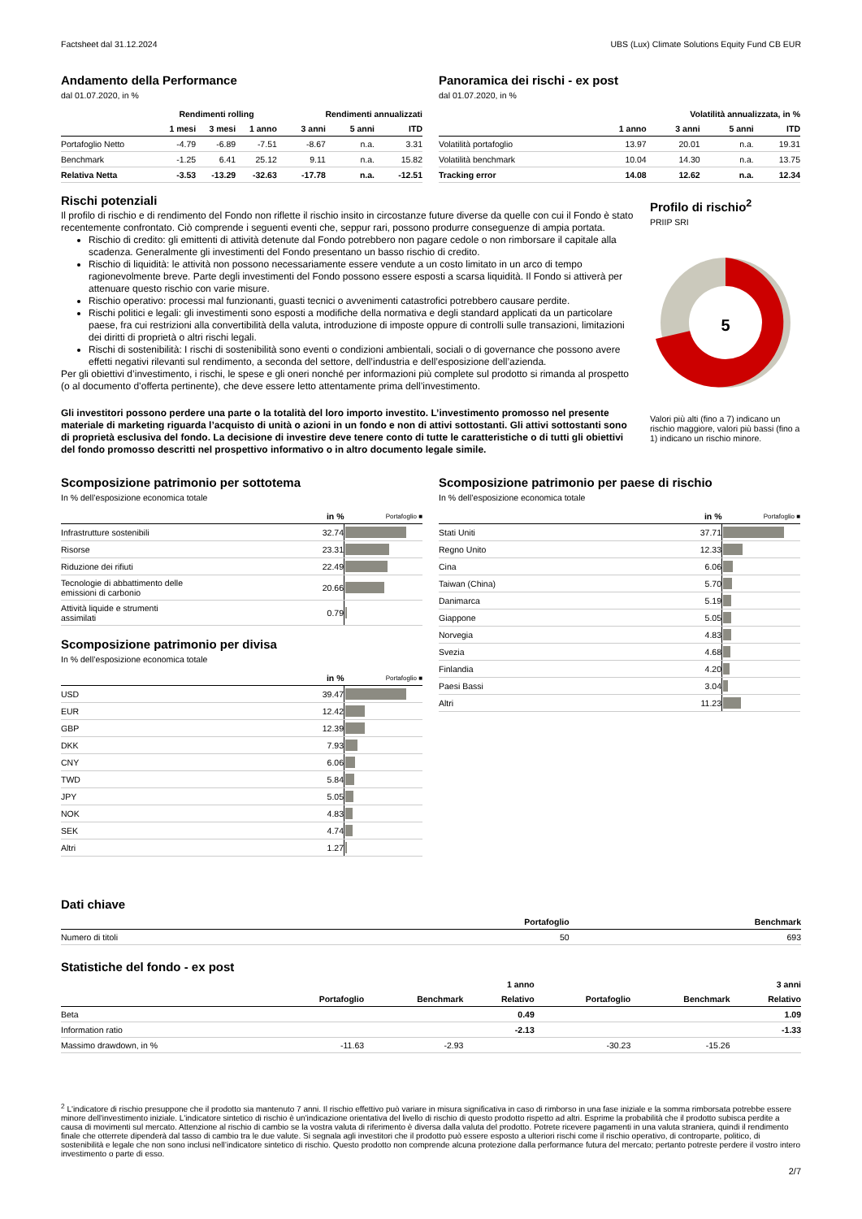Factsheet dal 31.12.2024 UBS (Lux) Climate Solutions Equity Fund CB EUR
Andamento della Performance
dal 01.07.2020, in %
| | Rendimenti rolling | | | Rendimenti annualizzati | | |
| --- | --- | --- | --- | --- | --- | --- |
| | 1 mesi | 3 mesi | 1 anno | 3 anni | 5 anni | ITD |
| Portafoglio Netto | -4.79 | -6.89 | -7.51 | -8.67 | n.a. | 3.31 |
| Benchmark | -1.25 | 6.41 | 25.12 | 9.11 | n.a. | 15.82 |
| Relativa Netta | -3.53 | -13.29 | -32.63 | -17.78 | n.a. | -12.51 |
Panoramica dei rischi - ex post
dal 01.07.2020, in %
| | Volatilità annualizzata, in % | | | |
| --- | --- | --- | --- | --- |
| | 1 anno | 3 anni | 5 anni | ITD |
| Volatilità portafoglio | 13.97 | 20.01 | n.a. | 19.31 |
| Volatilità benchmark | 10.04 | 14.30 | n.a. | 13.75 |
| Tracking error | 14.08 | 12.62 | n.a. | 12.34 |
Rischi potenziali
Il profilo di rischio e di rendimento del Fondo non riflette il rischio insito in circostanze future diverse da quelle con cui il Fondo è stato recentemente confrontato. Ciò comprende i seguenti eventi che, seppur rari, possono produrre conseguenze di ampia portata.
Rischio di credito: gli emittenti di attività detenute dal Fondo potrebbero non pagare cedole o non rimborsare il capitale alla scadenza. Generalmente gli investimenti del Fondo presentano un basso rischio di credito.
Rischio di liquidità: le attività non possono necessariamente essere vendute a un costo limitato in un arco di tempo ragionevolmente breve. Parte degli investimenti del Fondo possono essere esposti a scarsa liquidità. Il Fondo si attiverà per attenuare questo rischio con varie misure.
Rischio operativo: processi mal funzionanti, guasti tecnici o avvenimenti catastrofici potrebbero causare perdite.
Rischi politici e legali: gli investimenti sono esposti a modifiche della normativa e degli standard applicati da un particolare paese, fra cui restrizioni alla convertibilità della valuta, introduzione di imposte oppure di controlli sulle transazioni, limitazioni dei diritti di proprietà o altri rischi legali.
Rischi di sostenibilità: I rischi di sostenibilità sono eventi o condizioni ambientali, sociali o di governance che possono avere effetti negativi rilevanti sul rendimento, a seconda del settore, dell’industria e dell’esposizione dell’azienda.
Per gli obiettivi d’investimento, i rischi, le spese e gli oneri nonché per informazioni più complete sul prodotto si rimanda al prospetto (o al documento d’offerta pertinente), che deve essere letto attentamente prima dell’investimento.
Gli investitori possono perdere una parte o la totalità del loro importo investito. L’investimento promosso nel presente materiale di marketing riguarda l’acquisto di unità o azioni in un fondo e non di attivi sottostanti. Gli attivi sottostanti sono di proprietà esclusiva del fondo. La decisione di investire deve tenere conto di tutte le caratteristiche o di tutti gli obiettivi del fondo promosso descritti nel prospettivo informativo o in altro documento legale simile.
Profilo di rischio<sup>2</sup>
PRIIP SRI
5
Valori più alti (fino a 7) indicano un rischio maggiore, valori più bassi (fino a 1) indicano un rischio minore.
Scomposizione patrimonio per sottotema
In % dell’esposizione economica totale
| | in % | Portafoglio ■ |
| --- | --- | --- |
| Infrastrutture sostenibili | 32.74 | |
| Risorse | 23.31 | |
| Riduzione dei rifiuti | 22.49 | |
| Tecnologie di abbattimento delle emissioni di carbonio | 20.66 | |
| Attività liquide e strumenti assimilati | 0.79 | |
Scomposizione patrimonio per divisa
In % dell’esposizione economica totale
| | in % | Portafoglio ■ |
| --- | --- | --- |
| USD | 39.47 | |
| EUR | 12.42 | |
| GBP | 12.39 | |
| DKK | 7.93 | |
| CNY | 6.06 | |
| TWD | 5.84 | |
| JPY | 5.05 | |
| NOK | 4.83 | |
| SEK | 4.74 | |
| Altri | 1.27 | |
Scomposizione patrimonio per paese di rischio
In % dell’esposizione economica totale
| | in % | Portafoglio ■ |
| --- | --- | --- |
| Stati Uniti | 37.71 | |
| Regno Unito | 12.33 | |
| Cina | 6.06 | |
| Taiwan (China) | 5.70 | |
| Danimarca | 5.19 | |
| Giappone | 5.05 | |
| Norvegia | 4.83 | |
| Svezia | 4.68 | |
| Finlandia | 4.20 | |
| Paesi Bassi | 3.04 | |
| Altri | 11.23 | |
Dati chiave
| | Portafoglio | Benchmark |
| --- | --- | --- |
| Numero di titoli | 50 | 693 |
Statistiche del fondo - ex post
| | | | 1 anno | | | 3 anni |
| --- | --- | --- | --- | --- | --- | --- |
| | Portafoglio | Benchmark | Relativo | Portafoglio | Benchmark | Relativo |
| Beta | | | 0.49 | | | 1.09 |
| Information ratio | | | -2.13 | | | -1.33 |
| Massimo drawdown, in % | -11.63 | -2.93 | | -30.23 | -15.26 | |
<sup>2</sup> L'indicatore di rischio presuppone che il prodotto sia mantenuto 7 anni. Il rischio effettivo può variare in misura significativa in caso di rimborso in una fase iniziale e la somma rimborsata potrebbe essere minore dell'investimento iniziale. L'indicatore sintetico di rischio è un'indicazione orientativa del livello di rischio di questo prodotto rispetto ad altri. Esprime la probabilità che il prodotto subisca perdite a causa di movimenti sul mercato. Attenzione al rischio di cambio se la vostra valuta di riferimento è diversa dalla valuta del prodotto. Potrete ricevere pagamenti in una valuta straniera, quindi il rendimento finale che otterrete dipenderà dal tasso di cambio tra le due valute. Si segnala agli investitori che il prodotto può essere esposto a ulteriori rischi come il rischio operativo, di controparte, politico, di sostenibilità e legale che non sono inclusi nell’indicatore sintetico di rischio. Questo prodotto non comprende alcuna protezione dalla performance futura del mercato; pertanto potreste perdere il vostro intero investimento o parte di esso.
2/7